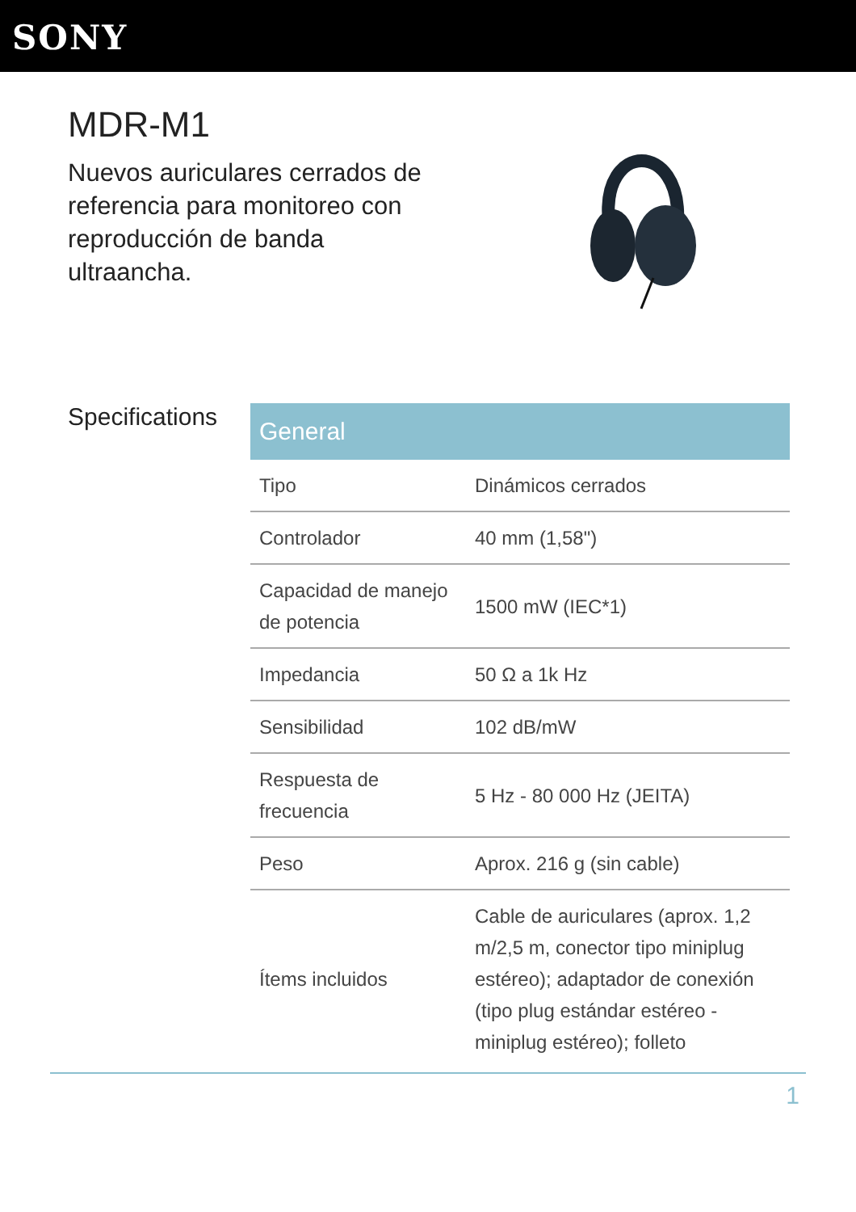SONY
MDR-M1
Nuevos auriculares cerrados de referencia para monitoreo con reproducción de banda ultraancha.
Specifications
| General | |
| --- | --- |
| Tipo | Dinámicos cerrados |
| Controlador | 40 mm (1,58") |
| Capacidad de manejo de potencia | 1500 mW (IEC*1) |
| Impedancia | 50 Ω a 1k Hz |
| Sensibilidad | 102 dB/mW |
| Respuesta de frecuencia | 5 Hz - 80 000 Hz (JEITA) |
| Peso | Aprox. 216 g (sin cable) |
| Ítems incluidos | Cable de auriculares (aprox. 1,2 m/2,5 m, conector tipo miniplug estéreo); adaptador de conexión (tipo plug estándar estéreo - miniplug estéreo); folleto |
1